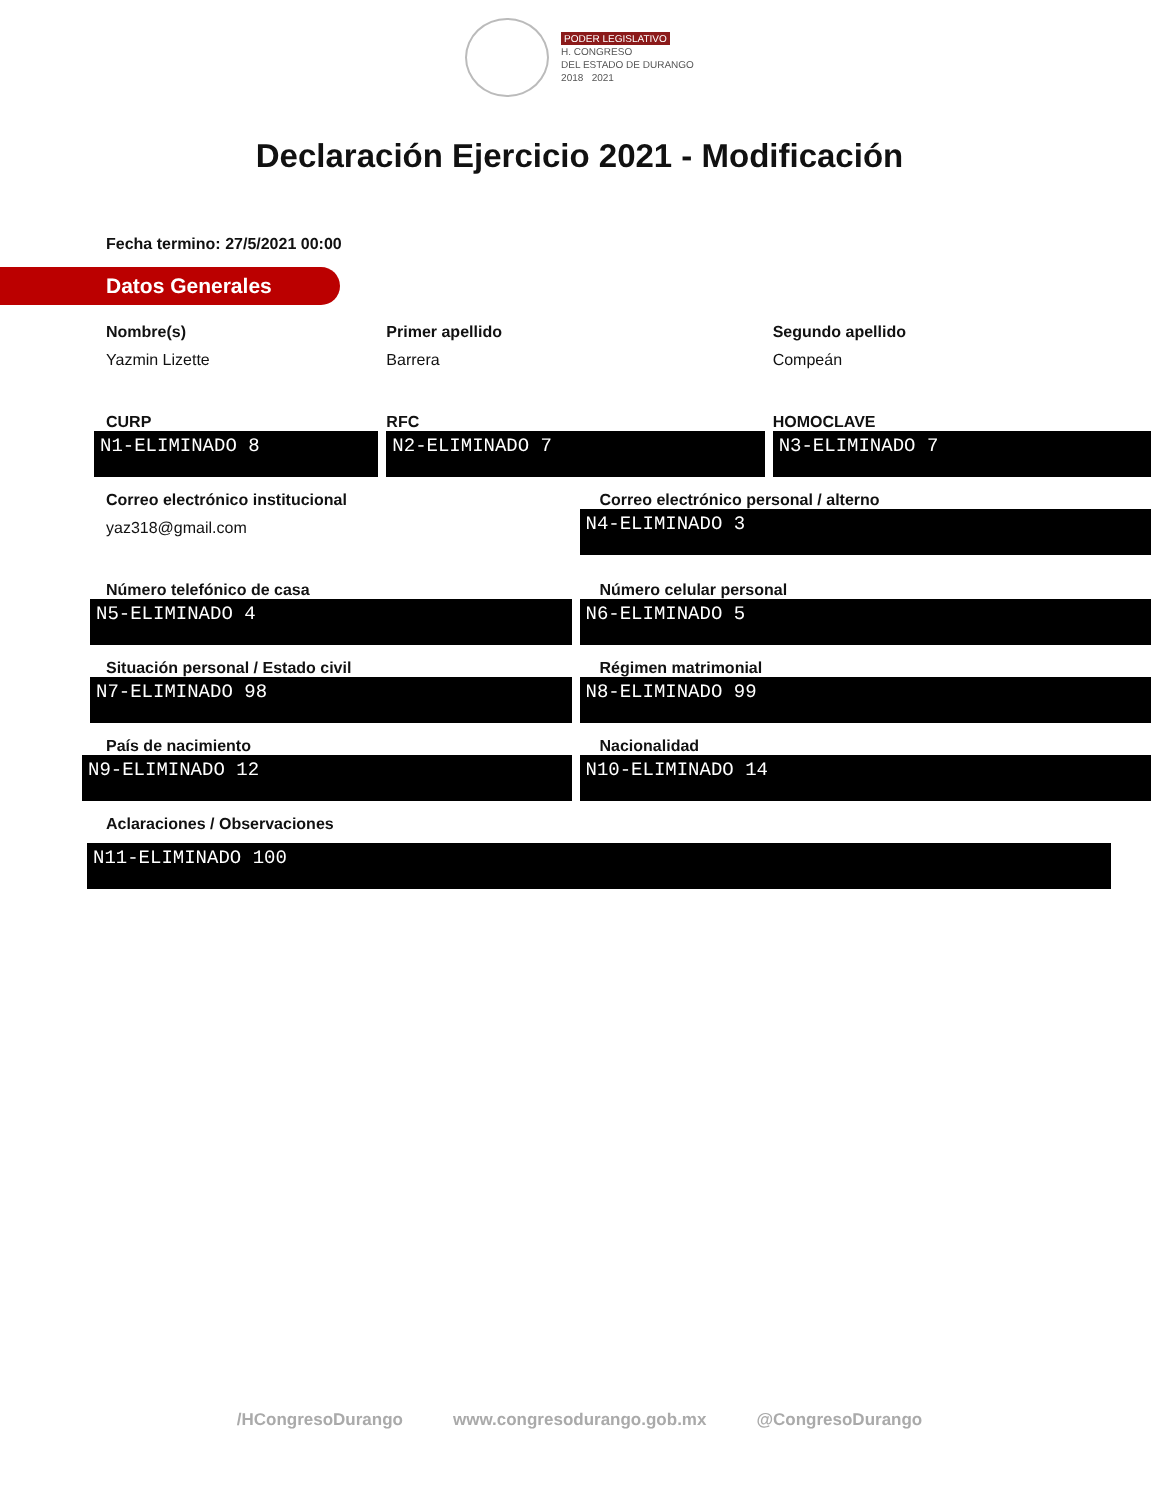PODER LEGISLATIVO
H. CONGRESO
DEL ESTADO DE DURANGO
2018 2021
Declaración Ejercicio 2021 - Modificación
Fecha termino: 27/5/2021 00:00
Datos Generales
Nombre(s)
Yazmin Lizette
Primer apellido
Barrera
Segundo apellido
Compeán
CURP
N1-ELIMINADO 8
RFC
N2-ELIMINADO 7
HOMOCLAVE
N3-ELIMINADO 7
Correo electrónico institucional
yaz318@gmail.com
Correo electrónico personal / alterno
N4-ELIMINADO 3
Número telefónico de casa
N5-ELIMINADO 4
Número celular personal
N6-ELIMINADO 5
Situación personal / Estado civil
N7-ELIMINADO 98
Régimen matrimonial
N8-ELIMINADO 99
País de nacimiento
N9-ELIMINADO 12
Nacionalidad
N10-ELIMINADO 14
Aclaraciones / Observaciones
N11-ELIMINADO 100
/HCongresoDurango www.congresodurango.gob.mx @CongresoDurango